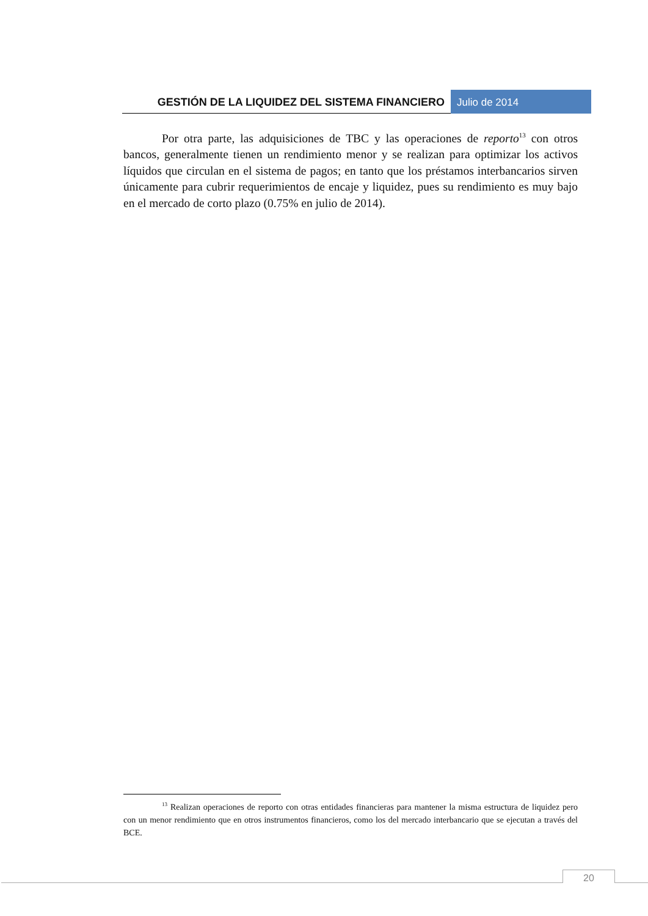GESTIÓN DE LA LIQUIDEZ DEL SISTEMA FINANCIERO
Julio de 2014
Por otra parte, las adquisiciones de TBC y las operaciones de reporto<sup>13</sup> con otros bancos, generalmente tienen un rendimiento menor y se realizan para optimizar los activos líquidos que circulan en el sistema de pagos; en tanto que los préstamos interbancarios sirven únicamente para cubrir requerimientos de encaje y liquidez, pues su rendimiento es muy bajo en el mercado de corto plazo (0.75% en julio de 2014).
<sup>13</sup> Realizan operaciones de reporto con otras entidades financieras para mantener la misma estructura de liquidez pero con un menor rendimiento que en otros instrumentos financieros, como los del mercado interbancario que se ejecutan a través del BCE.
20